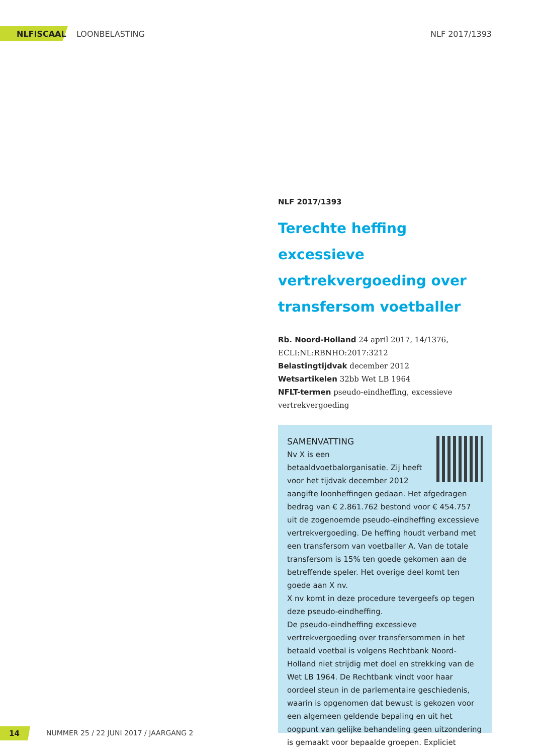NLFISCAAL LOONBELASTING NLF 2017/1393
NLF 2017/1393
Terechte heffing excessieve vertrekvergoeding over transfersom voetballer
Rb. Noord-Holland 24 april 2017, 14/1376, ECLI:NL:RBNHO:2017:3212
Belastingtijdvak december 2012
Wetsartikelen 32bb Wet LB 1964
NFLT-termen pseudo-eindheffing, excessieve vertrekvergoeding
SAMENVATTING
Nv X is een betaaldvoetbalorganisatie. Zij heeft voor het tijdvak december 2012 aangifte loonheffingen gedaan. Het afgedragen bedrag van € 2.861.762 bestond voor € 454.757 uit de zogenoemde pseudo-eindheffing excessieve vertrekvergoeding. De heffing houdt verband met een transfersom van voetballer A. Van de totale transfersom is 15% ten goede gekomen aan de betreffende speler. Het overige deel komt ten goede aan X nv.
X nv komt in deze procedure tevergeefs op tegen deze pseudo-eindheffing.
De pseudo-eindheffing excessieve vertrekvergoeding over transfersommen in het betaald voetbal is volgens Rechtbank Noord-Holland niet strijdig met doel en strekking van de Wet LB 1964. De Rechtbank vindt voor haar oordeel steun in de parlementaire geschiedenis, waarin is opgenomen dat bewust is gekozen voor een algemeen geldende bepaling en uit het oogpunt van gelijke behandeling geen uitzondering is gemaakt voor bepaalde groepen. Expliciet
14 NUMMER 25 / 22 JUNI 2017 / JAARGANG 2